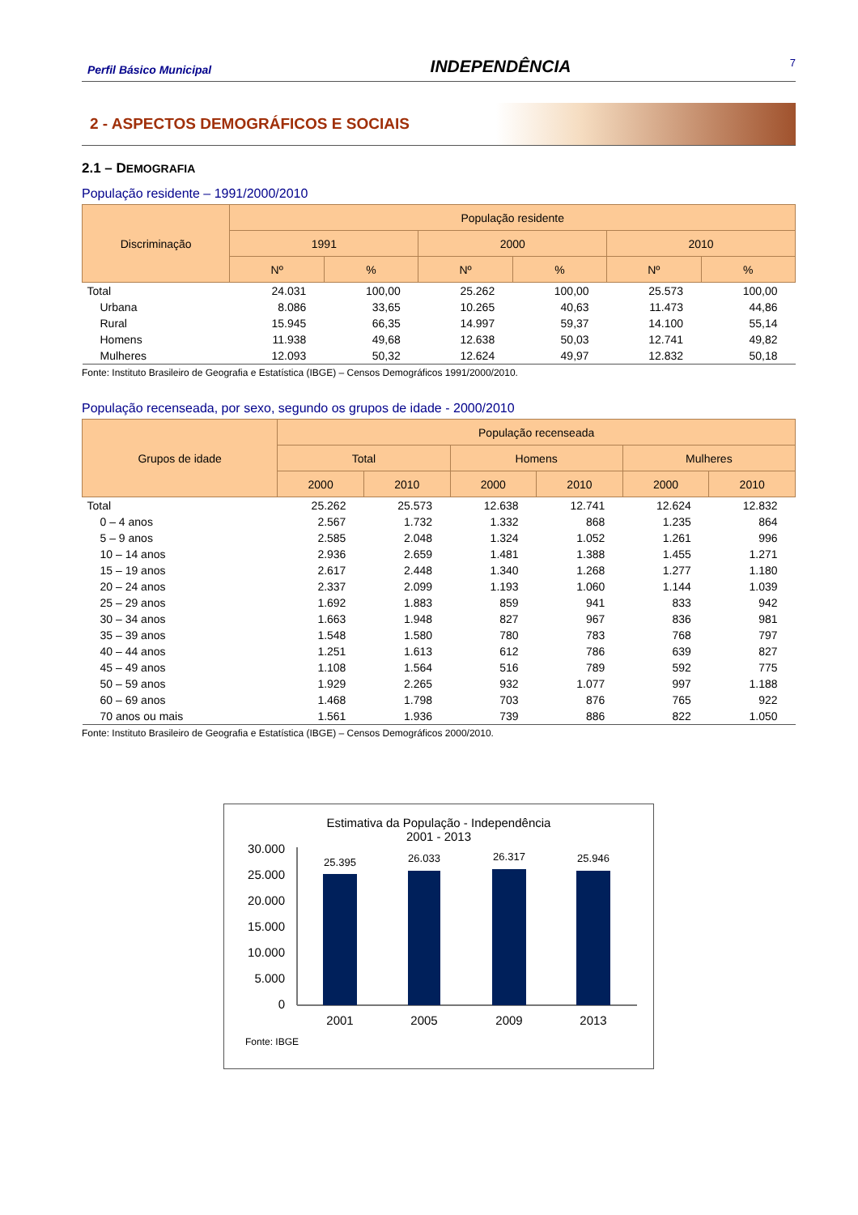Perfil Básico Municipal INDEPENDÊNCIA 7
2 - ASPECTOS DEMOGRÁFICOS E SOCIAIS
2.1 – DEMOGRAFIA
População residente – 1991/2000/2010
| Discriminação | População residente | | | | | |
| --- | --- | --- | --- | --- | --- | --- |
| | 1991 | | 2000 | | 2010 | |
| | Nº | % | Nº | % | Nº | % |
| Total | 24.031 | 100,00 | 25.262 | 100,00 | 25.573 | 100,00 |
| Urbana | 8.086 | 33,65 | 10.265 | 40,63 | 11.473 | 44,86 |
| Rural | 15.945 | 66,35 | 14.997 | 59,37 | 14.100 | 55,14 |
| Homens | 11.938 | 49,68 | 12.638 | 50,03 | 12.741 | 49,82 |
| Mulheres | 12.093 | 50,32 | 12.624 | 49,97 | 12.832 | 50,18 |
Fonte: Instituto Brasileiro de Geografia e Estatística (IBGE) – Censos Demográficos 1991/2000/2010.
População recenseada, por sexo, segundo os grupos de idade - 2000/2010
| Grupos de idade | População recenseada | | | | | |
| --- | --- | --- | --- | --- | --- | --- |
| | Total | | Homens | | Mulheres | |
| | 2000 | 2010 | 2000 | 2010 | 2000 | 2010 |
| Total | 25.262 | 25.573 | 12.638 | 12.741 | 12.624 | 12.832 |
| 0 – 4 anos | 2.567 | 1.732 | 1.332 | 868 | 1.235 | 864 |
| 5 – 9 anos | 2.585 | 2.048 | 1.324 | 1.052 | 1.261 | 996 |
| 10 – 14 anos | 2.936 | 2.659 | 1.481 | 1.388 | 1.455 | 1.271 |
| 15 – 19 anos | 2.617 | 2.448 | 1.340 | 1.268 | 1.277 | 1.180 |
| 20 – 24 anos | 2.337 | 2.099 | 1.193 | 1.060 | 1.144 | 1.039 |
| 25 – 29 anos | 1.692 | 1.883 | 859 | 941 | 833 | 942 |
| 30 – 34 anos | 1.663 | 1.948 | 827 | 967 | 836 | 981 |
| 35 – 39 anos | 1.548 | 1.580 | 780 | 783 | 768 | 797 |
| 40 – 44 anos | 1.251 | 1.613 | 612 | 786 | 639 | 827 |
| 45 – 49 anos | 1.108 | 1.564 | 516 | 789 | 592 | 775 |
| 50 – 59 anos | 1.929 | 2.265 | 932 | 1.077 | 997 | 1.188 |
| 60 – 69 anos | 1.468 | 1.798 | 703 | 876 | 765 | 922 |
| 70 anos ou mais | 1.561 | 1.936 | 739 | 886 | 822 | 1.050 |
Fonte: Instituto Brasileiro de Geografia e Estatística (IBGE) – Censos Demográficos 2000/2010.
Estimativa da População - Independência
2001 - 2013
30.000
25.000
20.000
15.000
10.000
5.000
0
25.395
26.033
26.317
25.946
2001
2005
2009
2013
Fonte: IBGE